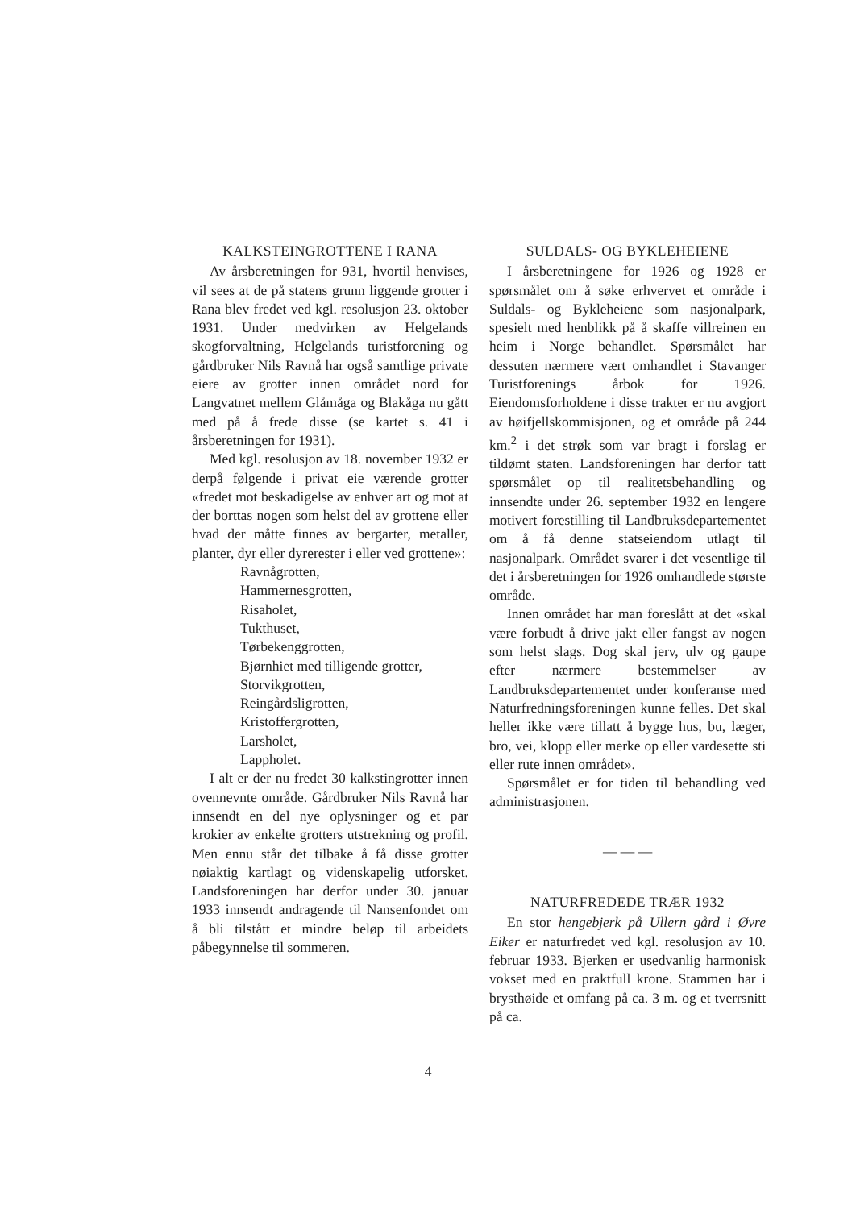KALKSTEINGROTTENE I RANA
Av årsberetningen for 931, hvortil henvises, vil sees at de på statens grunn liggende grotter i Rana blev fredet ved kgl. resolusjon 23. oktober 1931. Under medvirken av Helgelands skogforvaltning, Helgelands turistforening og gårdbruker Nils Ravnå har også samtlige private eiere av grotter innen området nord for Langvatnet mellem Glåmåga og Blakåga nu gått med på å frede disse (se kartet s. 41 i årsberetningen for 1931).
Med kgl. resolusjon av 18. november 1932 er derpå følgende i privat eie værende grotter «fredet mot beskadigelse av enhver art og mot at der borttas nogen som helst del av grottene eller hvad der måtte finnes av bergarter, metaller, planter, dyr eller dyrerester i eller ved grottene»:
Ravnågrotten,
Hammernesgrotten,
Risaholet,
Tukthuset,
Tørbekenggrotten,
Bjørnhiet med tilligende grotter,
Storvikgrotten,
Reingårdsligrotten,
Kristoffergrotten,
Larsholet,
Lappholet.
I alt er der nu fredet 30 kalkstingrotter innen ovennevnte område. Gårdbruker Nils Ravnå har innsendt en del nye oplysninger og et par krokier av enkelte grotters utstrekning og profil. Men ennu står det tilbake å få disse grotter nøiaktig kartlagt og videnskapelig utforsket. Landsforeningen har derfor under 30. januar 1933 innsendt andragende til Nansenfondet om å bli tilstått et mindre beløp til arbeidets påbegynnelse til sommeren.
SULDALS- OG BYKLEHEIENE
I årsberetningene for 1926 og 1928 er spørsmålet om å søke erhvervet et område i Suldals- og Bykleheiene som nasjonalpark, spesielt med henblikk på å skaffe villreinen en heim i Norge behandlet. Spørsmålet har dessuten nærmere vært omhandlet i Stavanger Turistforenings årbok for 1926. Eiendomsforholdene i disse trakter er nu avgjort av høifjellskommisjonen, og et område på 244 km.<sup>2</sup> i det strøk som var bragt i forslag er tildømt staten. Landsforeningen har derfor tatt spørsmålet op til realitetsbehandling og innsendte under 26. september 1932 en lengere motivert forestilling til Landbruksdepartementet om å få denne statseiendom utlagt til nasjonalpark. Området svarer i det vesentlige til det i årsberetningen for 1926 omhandlede største område.
Innen området har man foreslått at det «skal være forbudt å drive jakt eller fangst av nogen som helst slags. Dog skal jerv, ulv og gaupe efter nærmere bestemmelser av Landbruksdepartementet under konferanse med Naturfredningsforeningen kunne felles. Det skal heller ikke være tillatt å bygge hus, bu, læger, bro, vei, klopp eller merke op eller vardesette sti eller rute innen området».
Spørsmålet er for tiden til behandling ved administrasjonen.
— — —
NATURFREDEDE TRÆR 1932
En stor hengebjerk på Ullern gård i Øvre Eiker er naturfredet ved kgl. resolusjon av 10. februar 1933. Bjerken er usedvanlig harmonisk vokset med en praktfull krone. Stammen har i brysthøide et omfang på ca. 3 m. og et tverrsnitt på ca.
4